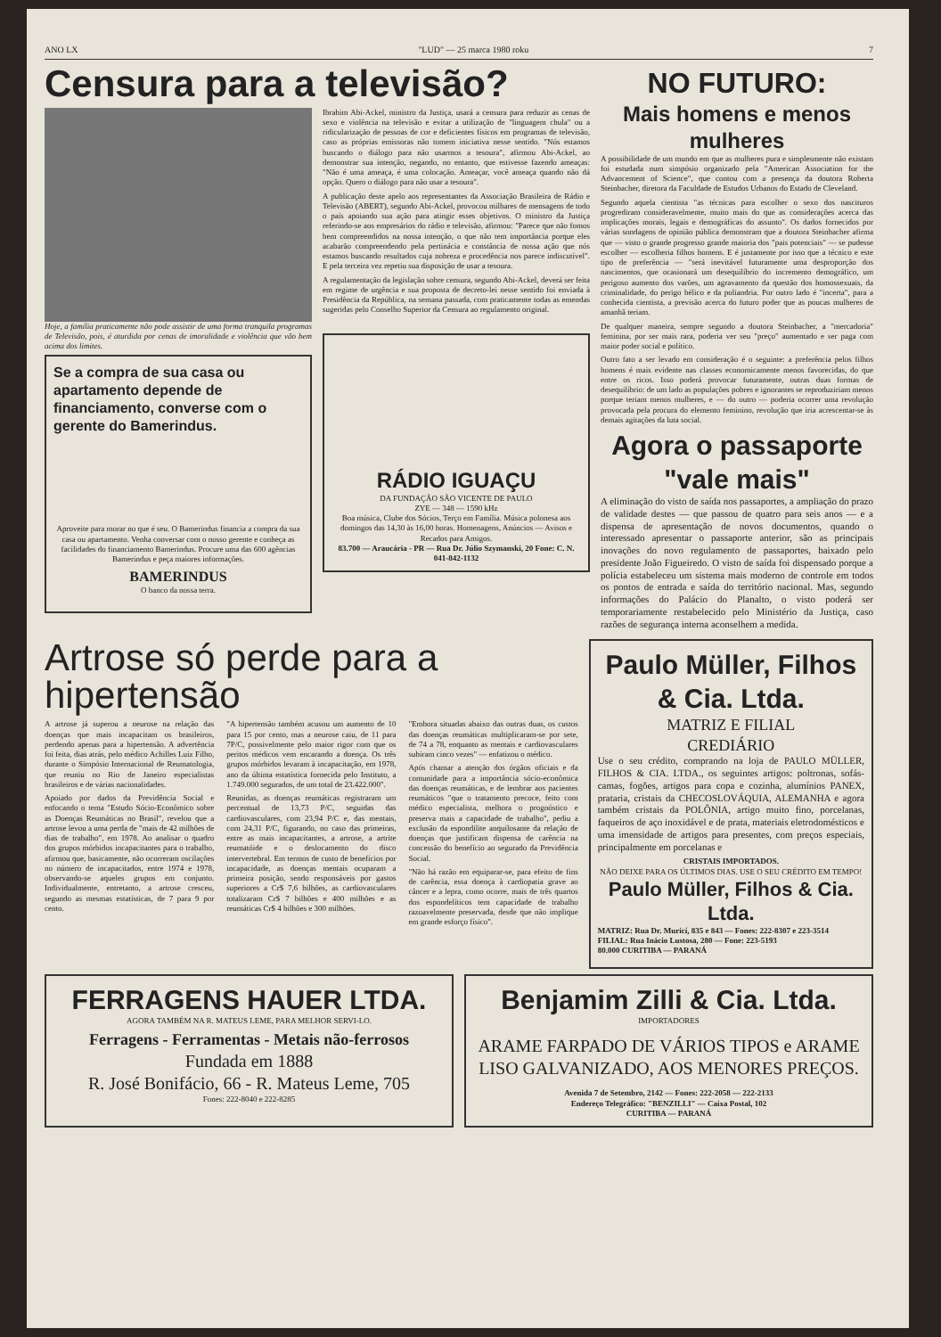ANO LX "LUD" — 25 marca 1980 roku 7
Censura para a televisão?
Hoje, a família praticamente não pode assistir de uma forma tranquila programas de Televisão, pois, é aturdida por cenas de imoralidade e violência que vão bem acima dos limites.
Se a compra de sua casa ou apartamento depende de financiamento, converse com o gerente do Bamerindus.
Aproveite para morar no que é seu. O Bamerindus financia a compra da sua casa ou apartamento. Venha conversar com o nosso gerente e conheça as facilidades do financiamento Bamerindus. Procure uma das 600 agências Bamerindus e peça maiores informações.
BAMERINDUS
O banco da nossa terra.
Ibrahim Abi-Ackel, ministro da Justiça, usará a censura para reduzir as cenas de sexo e violência na televisão e evitar a utilização de "linguagem chula" ou a ridicularização de pessoas de cor e deficientes físicos em programas de televisão, caso as próprias emissoras não tomem iniciativa nesse sentido. "Nós estamos buscando o diálogo para não usarmos a tesoura", afirmou Abi-Ackel, ao demonstrar sua intenção, negando, no entanto, que estivesse fazendo ameaças: "Não é uma ameaça, é uma colocação. Ameaçar, você ameaça quando não dá opção. Quero o diálogo para não usar a tesoura".
A publicação deste apelo aos representantes da Associação Brasileira de Rádio e Televisão (ABERT), segundo Abi-Ackel, provocou milhares de mensagens de todo o país apoiando sua ação para atingir esses objetivos. O ministro da Justiça referindo-se aos empresários do rádio e televisão, afirmou: "Parece que não fomos bem compreendidos na nossa intenção, o que não tem importância porque eles acabarão compreendendo pela pertinácia e constância de nossa ação que nós estamos buscando resultados cuja nobreza e procedência nos parece indiscutível". E pela terceira vez repetiu sua disposição de usar a tesoura.
A regulamentação da legislação sobre censura, segundo Abi-Ackel, deverá ser feita em regime de urgência e sua proposta de decreto-lei nesse sentido foi enviada à Presidência da República, na semana passada, com praticamente todas as emendas sugeridas pelo Conselho Superior da Censura ao regulamento original.
RÁDIO IGUAÇU
DA FUNDAÇÃO SÃO VICENTE DE PAULO
ZYE — 348 — 1590 kHz
Boa música, Clube dos Sócios, Terço em Família. Música polonesa aos domingos das 14,30 às 16,00 horas. Homenagens, Anúncios — Avisos e Recados para Amigos.
83.700 — Araucária - PR — Rua Dr. Júlio Szymanski, 20 Fone: C. N. 041-842-1132
NO FUTURO:
Mais homens e menos mulheres
A possibilidade de um mundo em que as mulheres pura e simplesmente não existam foi estudada num simpósio organizado pela "American Association for the Advancement of Science", que contou com a presença da doutora Roberta Steinbacher, diretora da Faculdade de Estudos Urbanos do Estado de Cleveland.
Segundo aquela cientista "as técnicas para escolher o sexo dos nascituros progrediram consideravelmente, muito mais do que as considerações acerca das implicações morais, legais e demográficas do assunto". Os dados fornecidos por várias sondagens de opinião pública demonstram que a doutora Steinbacher afirma que — visto o grande progresso grande maioria dos "pais potenciais" — se pudesse escolher — escolheria filhos homens. E é justamente por isso que a técnico e este tipo de preferência — "será inevitável futuramente uma desproporção dos nascimentos, que ocasionará um desequilíbrio do incremento demográfico, um perigoso aumento dos varões, um agravamento da questão dos homossexuais, da criminalidade, do perigo bélico e da poliandria. Por outro lado é "incerta", para a conhecida cientista, a previsão acerca do futuro poder que as poucas mulheres de amanhã teriam.
De qualquer maneira, sempre segundo a doutora Steinbacher, a "mercadoria" feminina, por ser mais rara, poderia ver seu "preço" aumentado e ser paga com maior poder social e político.
Outro fato a ser levado em consideração é o seguinte: a preferência pelos filhos homens é mais evidente nas classes economicamente menos favorecidas, do que entre os ricos. Isso poderá provocar futuramente, outras duas formas de desequilíbrio: de um lado as populações pobres e ignorantes se reproduziriam menos porque teriam menos mulheres, e — do outro — poderia ocorrer uma revolução provocada pela procura do elemento feminino, revolução que iria acrescentar-se às demais agitações da luta social.
Agora o passaporte "vale mais"
A eliminação do visto de saída nos passaportes, a ampliação do prazo de validade destes — que passou de quatro para seis anos — e a dispensa de apresentação de novos documentos, quando o interessado apresentar o passaporte anterior, são as principais inovações do novo regulamento de passaportes, baixado pelo presidente João Figueiredo. O visto de saída foi dispensado porque a polícia estabeleceu um sistema mais moderno de controle em todos os pontos de entrada e saída do território nacional. Mas, segundo informações do Palácio do Planalto, o visto poderá ser temporariamente restabelecido pelo Ministério da Justiça, caso razões de segurança interna aconselhem a medida.
Artrose só perde para a hipertensão
A artrose já superou a neurose na relação das doenças que mais incapacitam os brasileiros, perdendo apenas para a hipertensão. A advertência foi feita, dias atrás, pelo médico Achilles Luiz Filho, durante o Simpósio Internacional de Reumatologia, que reuniu no Rio de Janeiro especialistas brasileiros e de várias nacionalidades.
Apoiado por dados da Previdência Social e enfocando o tema "Estudo Sócio-Econômico sobre as Doenças Reumáticas no Brasil", revelou que a artrose levou a uma perda de "mais de 42 milhões de dias de trabalho", em 1978. Ao analisar o quadro dos grupos mórbidos incapacitantes para o trabalho, afirmou que, basicamente, não ocorreram oscilações no número de incapacitados, entre 1974 e 1978, observando-se aqueles grupos em conjunto. Individualmente, entretanto, a artrose cresceu, segundo as mesmas estatísticas, de 7 para 9 por cento.
"A hipertensão também acusou um aumento de 10 para 15 por cento, mas a neurose caiu, de 11 para 7P/C, possivelmente pelo maior rigor com que os peritos médicos vem encarando a doença. Os três grupos mórbidos levaram à incapacitação, em 1978, ano da última estatística fornecida pelo Instituto, a 1.749.000 segurados, de um total de 23.422.000".
Reunidas, as doenças reumáticas registraram um percentual de 13,73 P/C, seguidas das cardiovasculares, com 23,94 P/C e, das mentais, com 24,31 P/C, figurando, no caso das primeiras, entre as mais incapacitantes, a artrose, a artrite reumatóide e o deslocamento do disco intervertebral. Em termos de custo de benefícios por incapacidade, as doenças mentais ocuparam a primeira posição, sendo responsáveis por gastos superiores a Cr$ 7,6 bilhões, as cardiovasculares totalizaram Cr$ 7 bilhões e 400 milhões e as reumáticas Cr$ 4 bilhões e 300 milhões.
"Embora situadas abaixo das outras duas, os custos das doenças reumáticas multiplicaram-se por sete, de 74 a 78, enquanto as mentais e cardiovasculares subiram cinco vezes" — enfatizou o médico.
Após chamar a atenção dos órgãos oficiais e da comunidade para a importância sócio-econômica das doenças reumáticas, e de lembrar aos pacientes reumáticos "que o tratamento precoce, feito com médico especialista, melhora o prognóstico e preserva mais a capacidade de trabalho", pediu a exclusão da espondilite anquilosante da relação de doenças que justificam dispensa de carência na concessão do benefício ao segurado da Previdência Social.
"Não há razão em equiparar-se, para efeito de fins de carência, essa doença à cardiopatia grave ao câncer e a lepra, como ocorre, mais de três quartos dos espondelíticos tem capacidade de trabalho razoavelmente preservada, desde que não implique em grande esforço físico".
Paulo Müller, Filhos & Cia. Ltda.
MATRIZ E FILIAL
CREDIÁRIO
Use o seu crédito, comprando na loja de PAULO MÜLLER, FILHOS & CIA. LTDA., os seguintes artigos: poltronas, sofás-camas, fogões, artigos para copa e cozinha, alumínios PANEX, prataria, cristais da CHECOSLOVÁQUIA, ALEMANHA e agora também cristais da POLÔNIA, artigo muito fino, porcelanas, faqueiros de aço inoxidável e de prata, materiais eletrodomésticos e uma imensidade de artigos para presentes, com preços especiais, principalmente em porcelanas e
CRISTAIS IMPORTADOS.
NÃO DEIXE PARA OS ÚLTIMOS DIAS. USE O SEU CRÉDITO EM TEMPO!
Paulo Müller, Filhos & Cia. Ltda.
MATRIZ: Rua Dr. Muricí, 835 e 843 — Fones: 222-8307 e 223-3514
FILIAL: Rua Inácio Lustosa, 280 — Fone: 223-5193
80.000 CURITIBA — PARANÁ
FERRAGENS HAUER LTDA.
AGORA TAMBÉM NA R. MATEUS LEME, PARA MELHOR SERVI-LO.
Ferragens - Ferramentas - Metais não-ferrosos
Fundada em 1888
R. José Bonifácio, 66 - R. Mateus Leme, 705
Fones: 222-8040 e 222-8285
Benjamim Zilli & Cia. Ltda.
IMPORTADORES
ARAME FARPADO DE VÁRIOS TIPOS e ARAME LISO GALVANIZADO, AOS MENORES PREÇOS.
Avenida 7 de Setembro, 2142 — Fones: 222-2058 — 222-2133
Endereço Telegráfico: "BENZILLI" — Caixa Postal, 102
CURITIBA — PARANÁ